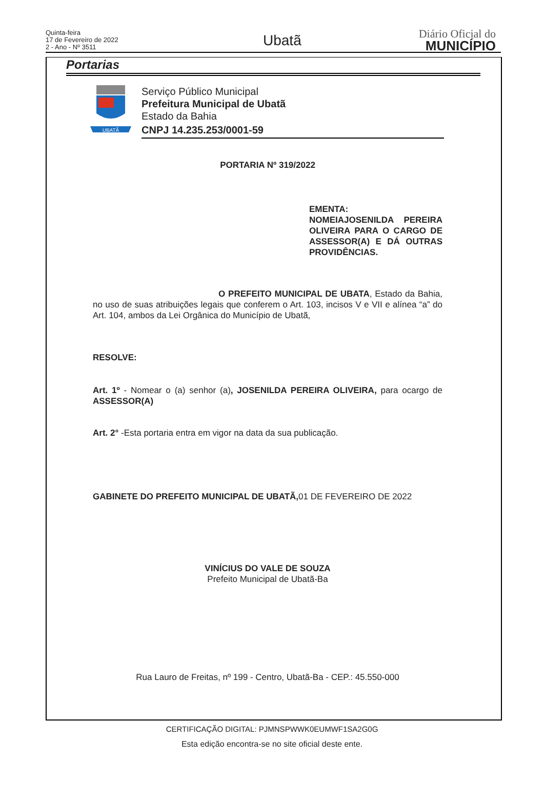Quinta-feira
17 de Fevereiro de 2022
2 - Ano - Nº 3511
Ubatã
Diário Oficial do
MUNICÍPIO
Portarias
UBATÃ
Serviço Público Municipal
Prefeitura Municipal de Ubatã
Estado da Bahia
CNPJ 14.235.253/0001-59
PORTARIA Nº 319/2022
EMENTA:
NOMEIAJOSENILDA PEREIRA OLIVEIRA PARA O CARGO DE ASSESSOR(A) E DÁ OUTRAS PROVIDÊNCIAS.
O PREFEITO MUNICIPAL DE UBATA, Estado da Bahia, no uso de suas atribuições legais que conferem o Art. 103, incisos V e VII e alínea “a” do Art. 104, ambos da Lei Orgânica do Município de Ubatã,
RESOLVE:
Art. 1º - Nomear o (a) senhor (a), JOSENILDA PEREIRA OLIVEIRA, para ocargo de ASSESSOR(A)
Art. 2° -Esta portaria entra em vigor na data da sua publicação.
GABINETE DO PREFEITO MUNICIPAL DE UBATÃ, 01 DE FEVEREIRO DE 2022
VINÍCIUS DO VALE DE SOUZA
Prefeito Municipal de Ubatã-Ba
Rua Lauro de Freitas, nº 199 - Centro, Ubatã-Ba - CEP.: 45.550-000
CERTIFICAÇÃO DIGITAL: PJMNSPWWK0EUMWF1SA2G0G
Esta edição encontra-se no site oficial deste ente.